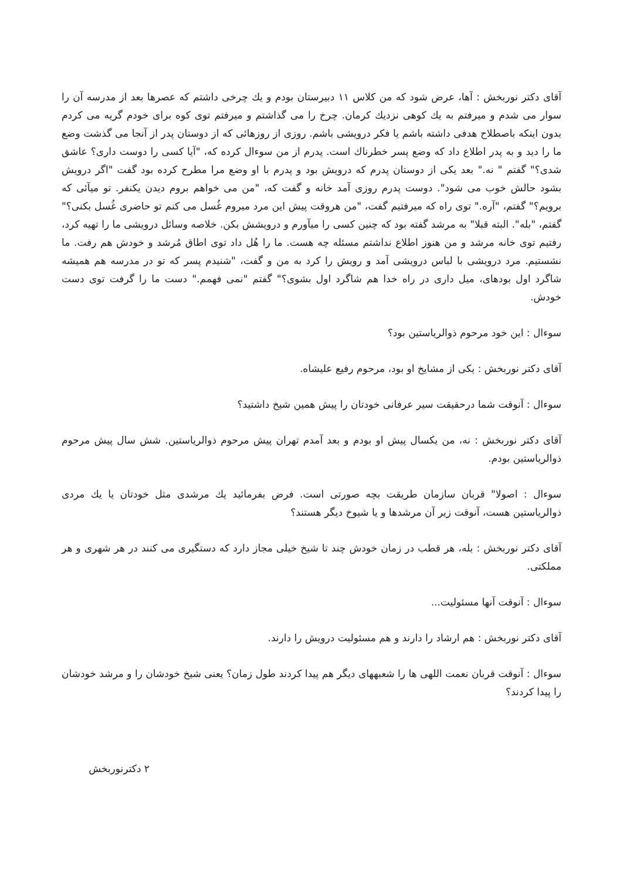آقای دکتر نوربخش : آها، عرض شود که من کلاس ۱۱ دبیرستان بودم و یك چرخی داشتم که عصرها بعد از مدرسه آن را سوار می شدم و میرفتم به یك کوهی نزدیك کرمان. چرخ را می گذاشتم و میرفتم توی کوه برای خودم گریه می کردم بدون اینکه باصطلاح هدفی داشته باشم یا فکر درویشی باشم. روزی از روزهائی که از دوستان پدر از آنجا می گذشت وضع ما را دید و به پدر اطلاع داد که وضع پسر خطرناك است. پدرم از من سوءال کرده که، "آیا کسی را دوست داری؟ عاشق شدی؟" گفتم " نه." بعد یکی از دوستان پدرم که درویش بود و پدرم با او وضع مرا مطرح کرده بود گفت "اگر درویش بشود حالش خوب می شود". دوست پدرم روزی آمد خانه و گفت که، "من می خواهم بروم دیدن یکنفر. تو میآئی که برویم؟" گفتم، "آره." توی راه که میرفتیم گفت، "من هروقت پیش این مرد میروم غُسل می کنم تو حاضری غُسل بکنی؟" گفتم، "بله". البته قبلا" به مرشد گفته بود که چنین کسی را میآورم و درویشش بکن. خلاصه وسائل درویشی ما را تهیه کرد، رفتیم توی خانه مرشد و من هنوز اطلاع نداشتم مسئله چه هست. ما را هُل داد توی اطاق مُرشد و خودش هم رفت. ما نشستیم. مرد درویشی با لباس درویشی آمد و رویش را کرد به من و گفت، "شنیدم پسر که تو در مدرسه هم همیشه شاگرد اول بودهای، میل داری در راه خدا هم شاگرد اول بشوی؟" گفتم "نمی فهمم." دست ما را گرفت توی دست خودش.
سوءال : این خود مرحوم ذوالریاستین بود؟
آقای دکتر نوربخش : یکی از مشایخ او بود، مرحوم رفیع علیشاه.
سوءال : آنوقت شما درحقیقت سیر عرفانی خودتان را پیش همین شیخ داشتید؟
آقای دکتر نوربخش : نه، من یکسال پیش او بودم و بعد آمدم تهران پیش مرحوم ذوالریاستین. شش سال پیش مرحوم ذوالریاستین بودم.
سوءال : اصولا" قربان سازمان طریقت بچه صورتی است. فرض بفرمائید یك مرشدی مثل خودتان یا یك مردی ذوالریاستین هست، آنوقت زیر آن مرشدها و یا شیوخ دیگر هستند؟
آقای دکتر نوربخش : بله، هر قطب در زمان خودش چند تا شیخ خیلی مجاز دارد که دستگیری می کنند در هر شهری و هر مملکتی.
سوءال : آنوقت آنها مسئولیت...
آقای دکتر نوربخش : هم ارشاد را دارند و هم مسئولیت درویش را دارند.
سوءال : آنوقت قربان نعمت اللهی ها را شعبههای دیگر هم پیدا کردند طول زمان؟ یعنی شیخ خودشان را و مرشد خودشان را پیدا کردند؟
۲ دکترنوربخش